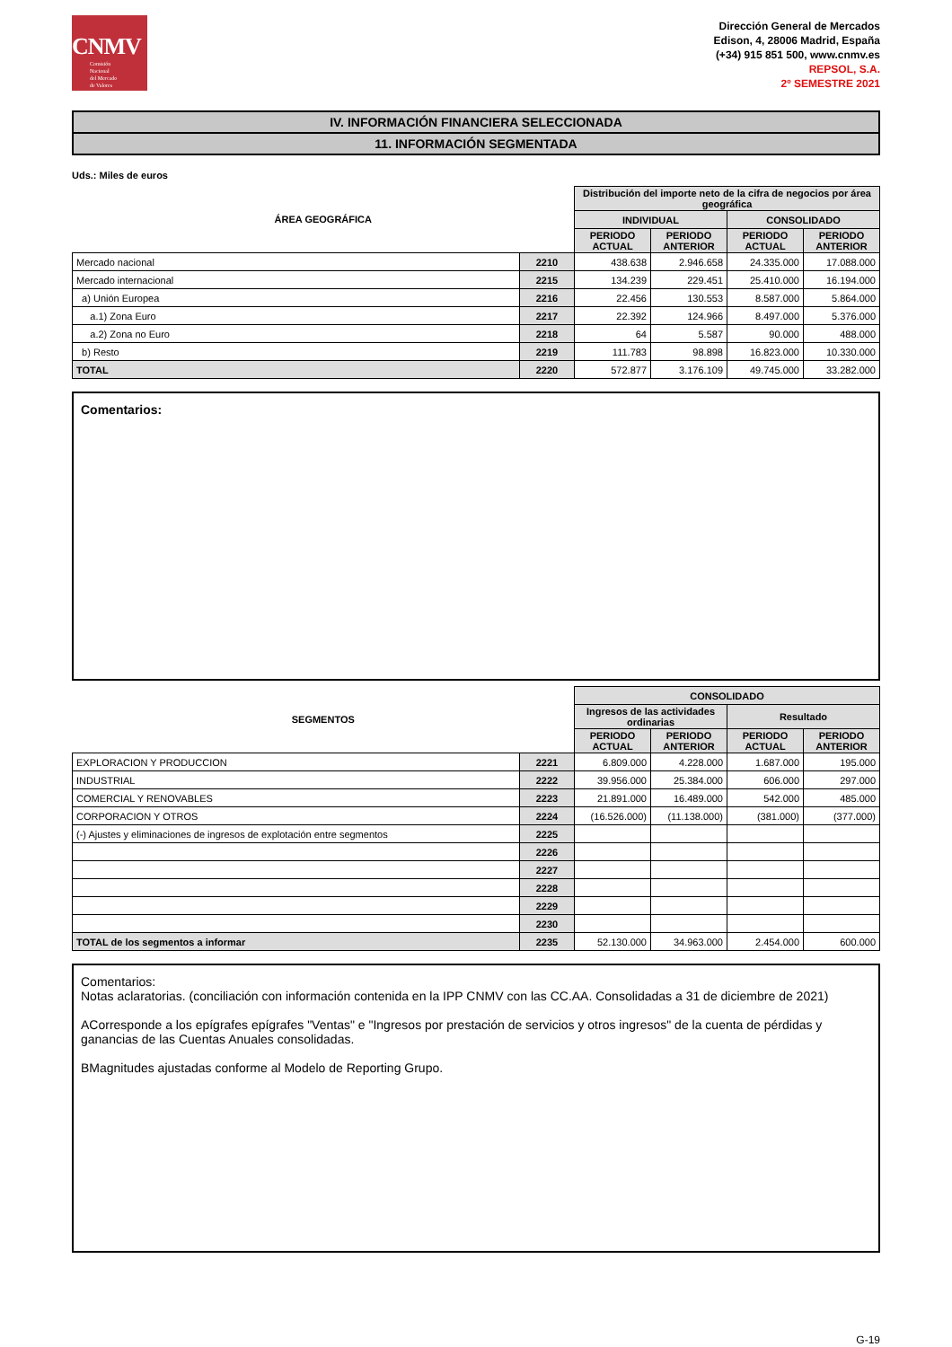CNMV
Comisión
Nacional
del Mercado
de Valores
Dirección General de Mercados
Edison, 4, 28006 Madrid, España
(+34) 915 851 500, www.cnmv.es
REPSOL, S.A.
2º SEMESTRE 2021
IV. INFORMACIÓN FINANCIERA SELECCIONADA
11. INFORMACIÓN SEGMENTADA
Uds.: Miles de euros
| ÁREA GEOGRÁFICA | | Distribución del importe neto de la cifra de negocios por área geográfica | | | |
| --- | --- | --- | --- | --- | --- |
| | | INDIVIDUAL | | CONSOLIDADO | |
| | | PERIODO ACTUAL | PERIODO ANTERIOR | PERIODO ACTUAL | PERIODO ANTERIOR |
| Mercado nacional | 2210 | 438.638 | 2.946.658 | 24.335.000 | 17.088.000 |
| Mercado internacional | 2215 | 134.239 | 229.451 | 25.410.000 | 16.194.000 |
| a) Unión Europea | 2216 | 22.456 | 130.553 | 8.587.000 | 5.864.000 |
| a.1) Zona Euro | 2217 | 22.392 | 124.966 | 8.497.000 | 5.376.000 |
| a.2) Zona no Euro | 2218 | 64 | 5.587 | 90.000 | 488.000 |
| b) Resto | 2219 | 111.783 | 98.898 | 16.823.000 | 10.330.000 |
| TOTAL | 2220 | 572.877 | 3.176.109 | 49.745.000 | 33.282.000 |
Comentarios:
| SEGMENTOS | | CONSOLIDADO | | | |
| --- | --- | --- | --- | --- | --- |
| | | Ingresos de las actividades ordinarias | | Resultado | |
| | | PERIODO ACTUAL | PERIODO ANTERIOR | PERIODO ACTUAL | PERIODO ANTERIOR |
| EXPLORACION Y PRODUCCION | 2221 | 6.809.000 | 4.228.000 | 1.687.000 | 195.000 |
| INDUSTRIAL | 2222 | 39.956.000 | 25.384.000 | 606.000 | 297.000 |
| COMERCIAL Y RENOVABLES | 2223 | 21.891.000 | 16.489.000 | 542.000 | 485.000 |
| CORPORACION Y OTROS | 2224 | (16.526.000) | (11.138.000) | (381.000) | (377.000) |
| (-) Ajustes y eliminaciones de ingresos de explotación entre segmentos | 2225 | | | | |
| | 2226 | | | | |
| | 2227 | | | | |
| | 2228 | | | | |
| | 2229 | | | | |
| | 2230 | | | | |
| TOTAL de los segmentos a informar | 2235 | 52.130.000 | 34.963.000 | 2.454.000 | 600.000 |
Comentarios:
Notas aclaratorias. (conciliación con información contenida en la IPP CNMV con las CC.AA. Consolidadas a 31 de diciembre de 2021)
ACorresponde a los epígrafes epígrafes "Ventas" e "Ingresos por prestación de servicios y otros ingresos" de la cuenta de pérdidas y ganancias de las Cuentas Anuales consolidadas.
BMagnitudes ajustadas conforme al Modelo de Reporting Grupo.
G-19